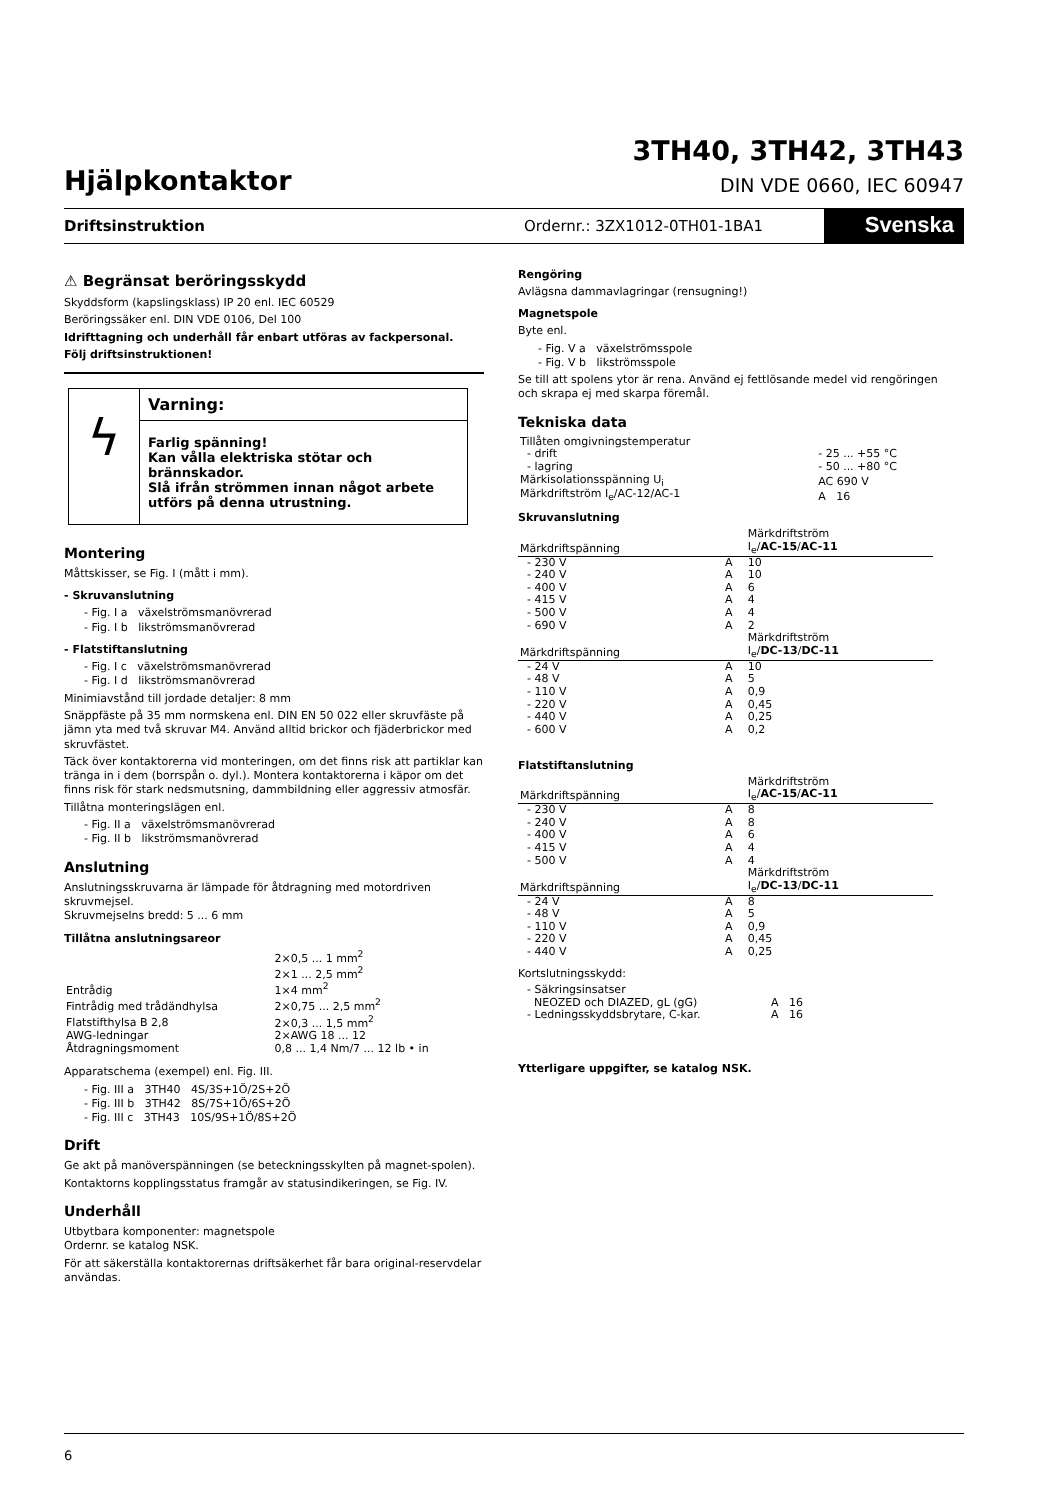Hjälpkontaktor
3TH40, 3TH42, 3TH43
DIN VDE 0660, IEC 60947
Driftsinstruktion Ordernr.: 3ZX1012-0TH01-1BA1 Svenska
⚠ Begränsat beröringsskydd
Skyddsform (kapslingsklass) IP 20 enl. IEC 60529
Beröringssäker enl. DIN VDE 0106, Del 100
Idrifttagning och underhåll får enbart utföras av fackpersonal.
Följ driftsinstruktionen!
ϟ
Varning:
Farlig spänning!
Kan vålla elektriska stötar och brännskador.
Slå ifrån strömmen innan något arbete utförs på denna utrustning.
Montering
Måttskisser, se Fig. I (mått i mm).
- Skruvanslutning
- Fig. I a växelströmsmanövrerad
- Fig. I b likströmsmanövrerad
- Flatstiftanslutning
- Fig. I c växelströmsmanövrerad
- Fig. I d likströmsmanövrerad
Minimiavstånd till jordade detaljer: 8 mm
Snäppfäste på 35 mm normskena enl. DIN EN 50 022 eller skruvfäste på jämn yta med två skruvar M4. Använd alltid brickor och fjäderbrickor med skruvfästet.
Täck över kontaktorerna vid monteringen, om det finns risk att partiklar kan tränga in i dem (borrspån o. dyl.). Montera kontaktorerna i käpor om det finns risk för stark nedsmutsning, dammbildning eller aggressiv atmosfär.
Tillåtna monteringslägen enl.
- Fig. II a växelströmsmanövrerad
- Fig. II b likströmsmanövrerad
Anslutning
Anslutningsskruvarna är lämpade för åtdragning med motordriven skruvmejsel.
Skruvmejselns bredd: 5 ... 6 mm
Tillåtna anslutningsareor
| Entrådig | 2×0,5 ... 1 mm<sup>2</sup> 2×1 ... 2,5 mm<sup>2</sup> 1×4 mm<sup>2</sup> |
| Fintrådig med trådändhylsa | 2×0,75 ... 2,5 mm<sup>2</sup> |
| Flatstifthylsa B 2,8 | 2×0,3 ... 1,5 mm<sup>2</sup> |
| AWG-ledningar | 2×AWG 18 ... 12 |
| Åtdragningsmoment | 0,8 ... 1,4 Nm/7 ... 12 lb • in |
Apparatschema (exempel) enl. Fig. III.
- Fig. III a 3TH40 4S/3S+1Ö/2S+2Ö
- Fig. III b 3TH42 8S/7S+1Ö/6S+2Ö
- Fig. III c 3TH43 10S/9S+1Ö/8S+2Ö
Drift
Ge akt på manöverspänningen (se beteckningsskylten på magnet-spolen).
Kontaktorns kopplingsstatus framgår av statusindikeringen, se Fig. IV.
Underhåll
Utbytbara komponenter: magnetspole
Ordernr. se katalog NSK.
För att säkerställa kontaktorernas driftsäkerhet får bara original-reservdelar användas.
Rengöring
Avlägsna dammavlagringar (rensugning!)
Magnetspole
Byte enl.
- Fig. V a växelströmsspole
- Fig. V b likströmsspole
Se till att spolens ytor är rena. Använd ej fettlösande medel vid rengöringen och skrapa ej med skarpa föremål.
Tekniska data
| Tillåten omgivningstemperatur | |
| - drift | - 25 ... +55 °C |
| - lagring | - 50 ... +80 °C |
| Märkisolationsspänning U<sub>i</sub> | AC 690 V |
| Märkdriftström I<sub>e</sub>/AC-12/AC-1 | A 16 |
Skruvanslutning
| Märkdriftspänning | | Märkdriftström I<sub>e</sub>/ AC-15 / AC-11 |
| --- | --- | --- |
| - 230 V | A | 10 |
| - 240 V | A | 10 |
| - 400 V | A | 6 |
| - 415 V | A | 4 |
| - 500 V | A | 4 |
| - 690 V | A | 2 |
| Märkdriftspänning | | Märkdriftström I<sub>e</sub>/ DC-13 / DC-11 |
| - 24 V | A | 10 |
| - 48 V | A | 5 |
| - 110 V | A | 0,9 |
| - 220 V | A | 0,45 |
| - 440 V | A | 0,25 |
| - 600 V | A | 0,2 |
Flatstiftanslutning
| Märkdriftspänning | | Märkdriftström I<sub>e</sub>/ AC-15 / AC-11 |
| --- | --- | --- |
| - 230 V | A | 8 |
| - 240 V | A | 8 |
| - 400 V | A | 6 |
| - 415 V | A | 4 |
| - 500 V | A | 4 |
| Märkdriftspänning | | Märkdriftström I<sub>e</sub>/ DC-13 / DC-11 |
| - 24 V | A | 8 |
| - 48 V | A | 5 |
| - 110 V | A | 0,9 |
| - 220 V | A | 0,45 |
| - 440 V | A | 0,25 |
Kortslutningsskydd:
| - Säkringsinsatser NEOZED och DIAZED, gL (gG) | A 16 |
| - Ledningsskyddsbrytare, C-kar. | A 16 |
Ytterligare uppgifter, se katalog NSK.
6